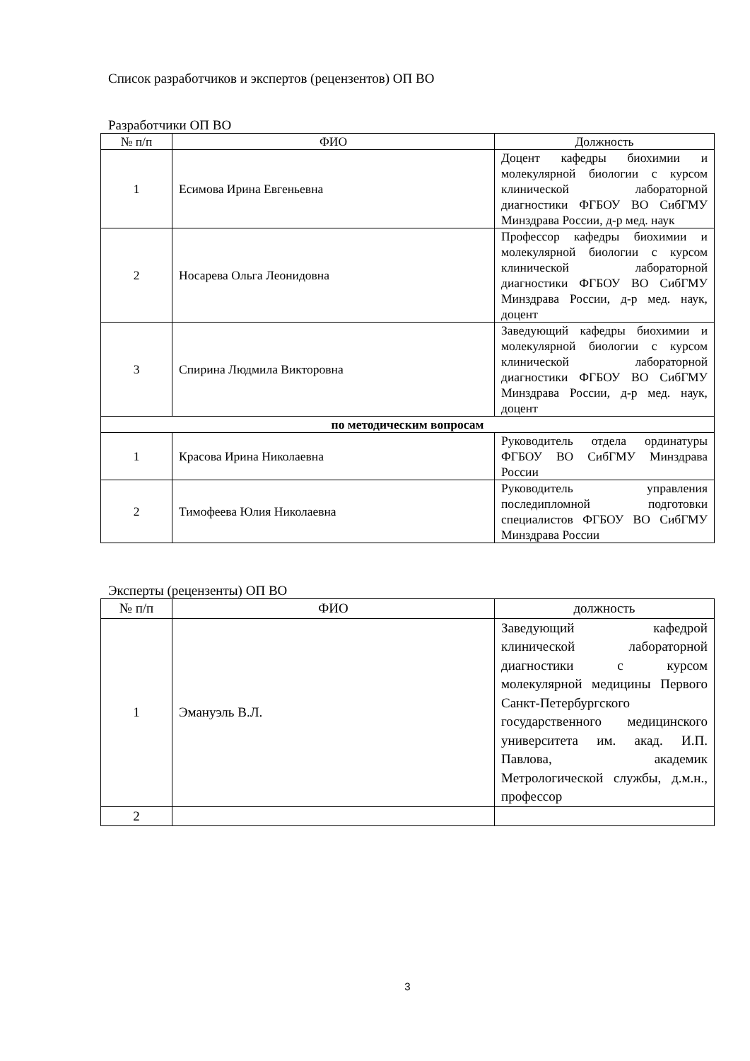Список разработчиков и экспертов (рецензентов) ОП ВО
Разработчики ОП ВО
| № п/п | ФИО | Должность |
| --- | --- | --- |
| 1 | Есимова Ирина Евгеньевна | Доцент кафедры биохимии и молекулярной биологии с курсом клинической лабораторной диагностики ФГБОУ ВО СибГМУ Минздрава России, д-р мед. наук |
| 2 | Носарева Ольга Леонидовна | Профессор кафедры биохимии и молекулярной биологии с курсом клинической лабораторной диагностики ФГБОУ ВО СибГМУ Минздрава России, д-р мед. наук, доцент |
| 3 | Спирина Людмила Викторовна | Заведующий кафедры биохимии и молекулярной биологии с курсом клинической лабораторной диагностики ФГБОУ ВО СибГМУ Минздрава России, д-р мед. наук, доцент |
| по методическим вопросам | | |
| 1 | Красова Ирина Николаевна | Руководитель отдела ординатуры ФГБОУ ВО СибГМУ Минздрава России |
| 2 | Тимофеева Юлия Николаевна | Руководитель управления последипломной подготовки специалистов ФГБОУ ВО СибГМУ Минздрава России |
Эксперты (рецензенты) ОП ВО
| № п/п | ФИО | должность |
| 1 | Эмануэль В.Л. | Заведующий кафедрой клинической лабораторной диагностики с курсом молекулярной медицины Первого Санкт-Петербургского государственного медицинского университета им. акад. И.П. Павлова, академик Метрологической службы, д.м.н., профессор |
| 2 | | |
3